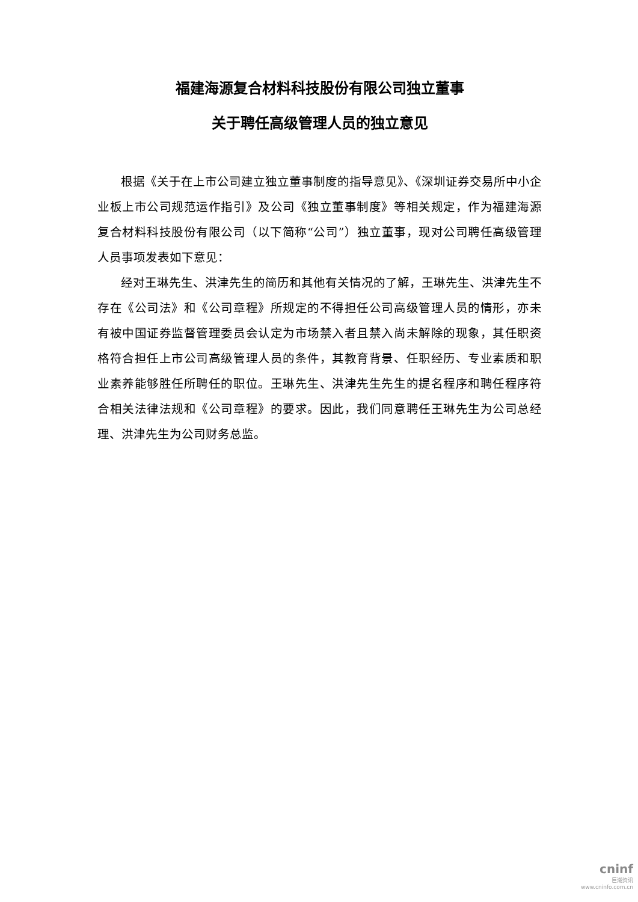福建海源复合材料科技股份有限公司独立董事
关于聘任高级管理人员的独立意见
根据《关于在上市公司建立独立董事制度的指导意见》、《深圳证券交易所中小企业板上市公司规范运作指引》及公司《独立董事制度》等相关规定，作为福建海源复合材料科技股份有限公司（以下简称“公司”）独立董事，现对公司聘任高级管理人员事项发表如下意见：
经对王琳先生、洪津先生的简历和其他有关情况的了解，王琳先生、洪津先生不存在《公司法》和《公司章程》所规定的不得担任公司高级管理人员的情形，亦未有被中国证券监督管理委员会认定为市场禁入者且禁入尚未解除的现象，其任职资格符合担任上市公司高级管理人员的条件，其教育背景、任职经历、专业素质和职业素养能够胜任所聘任的职位。王琳先生、洪津先生先生的提名程序和聘任程序符合相关法律法规和《公司章程》的要求。因此，我们同意聘任王琳先生为公司总经理、洪津先生为公司财务总监。
cninf
巨潮资讯
www.cninfo.com.cn